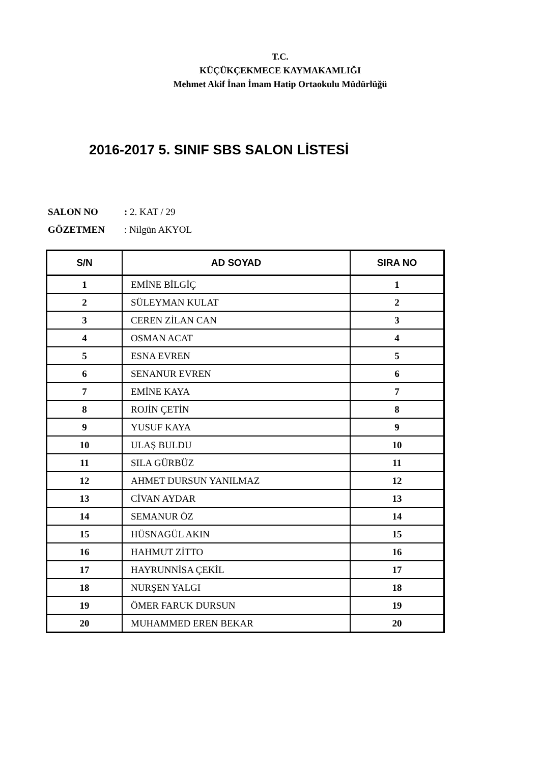T.C.
KÜÇÜKÇEKMECE KAYMAKAMLIĞI
Mehmet Akif İnan İmam Hatip Ortaokulu Müdürlüğü
2016-2017 5. SINIF SBS SALON LİSTESİ
SALON NO: 2. KAT / 29
GÖZETMEN: Nilgün AKYOL
| S/N | AD SOYAD | SIRA NO |
| --- | --- | --- |
| 1 | EMİNE BİLGİÇ | 1 |
| 2 | SÜLEYMAN KULAT | 2 |
| 3 | CEREN ZİLAN CAN | 3 |
| 4 | OSMAN ACAT | 4 |
| 5 | ESNA EVREN | 5 |
| 6 | SENANUR EVREN | 6 |
| 7 | EMİNE KAYA | 7 |
| 8 | ROJİN ÇETİN | 8 |
| 9 | YUSUF KAYA | 9 |
| 10 | ULAŞ BULDU | 10 |
| 11 | SILA GÜRBÜZ | 11 |
| 12 | AHMET DURSUN YANILMAZ | 12 |
| 13 | CİVAN AYDAR | 13 |
| 14 | SEMANUR ÖZ | 14 |
| 15 | HÜSNAGÜL AKIN | 15 |
| 16 | HAHMUT ZİTTO | 16 |
| 17 | HAYRUNNİSA ÇEKİL | 17 |
| 18 | NURŞEN YALGI | 18 |
| 19 | ÖMER FARUK DURSUN | 19 |
| 20 | MUHAMMED EREN BEKAR | 20 |